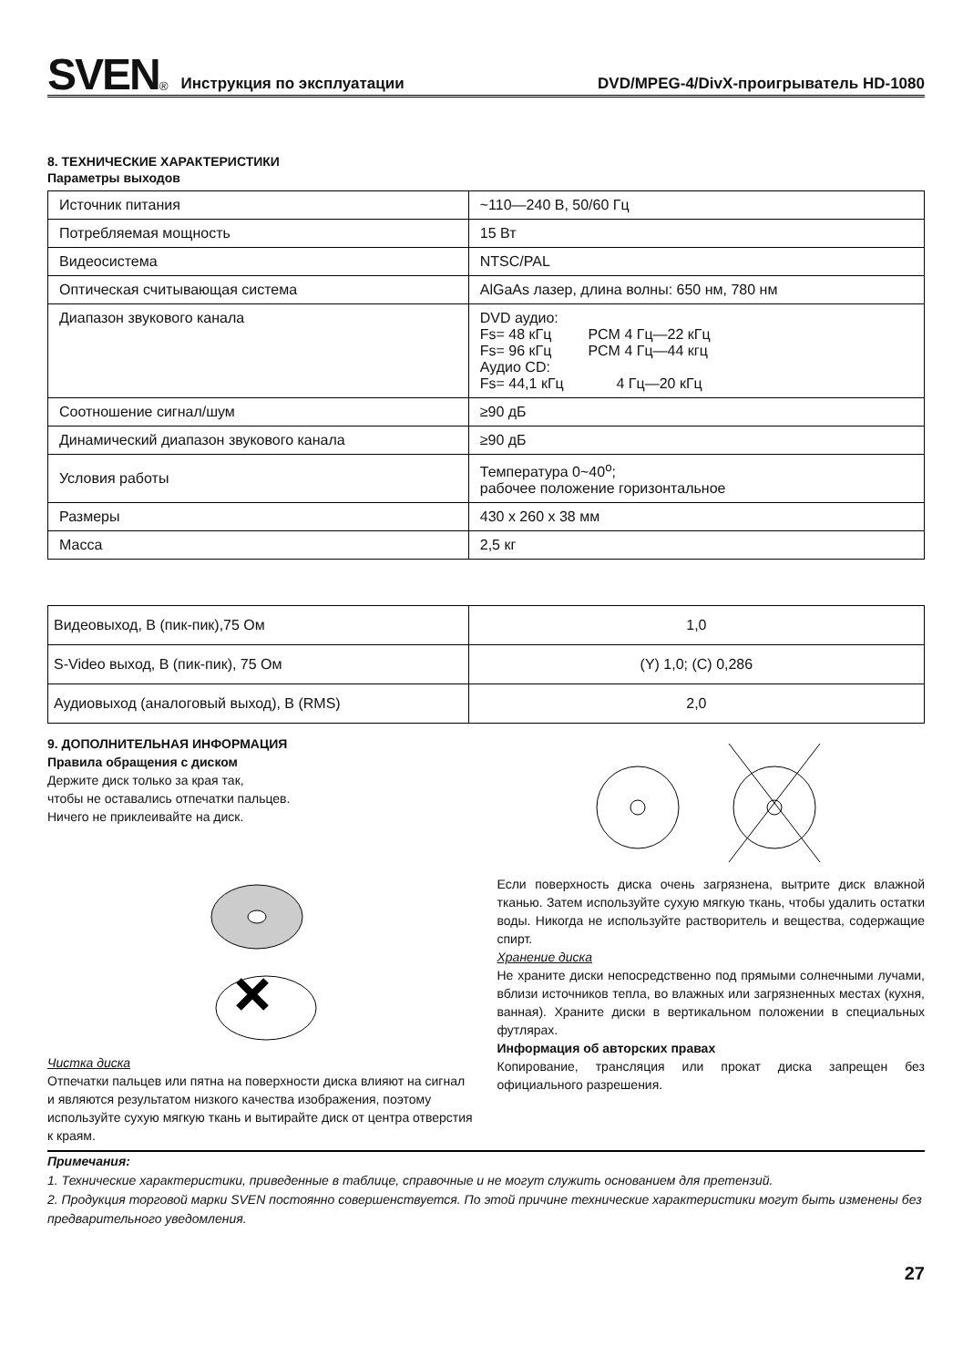SVEN<sup>®</sup>
Инструкция по эксплуатации DVD/MPEG-4/DivX-проигрыватель HD-1080
8. ТЕХНИЧЕСКИЕ ХАРАКТЕРИСТИКИ
Параметры выходов
| Источник питания | ~110—240 В, 50/60 Гц |
| Потребляемая мощность | 15 Вт |
| Видеосистема | NTSC/PAL |
| Оптическая считывающая система | AlGaAs лазер, длина волны: 650 нм, 780 нм |
| Диапазон звукового канала | DVD аудио: Fs= 48 кГц PCM 4 Гц—22 кГц Fs= 96 кГц PCM 4 Гц—44 кгц Аудио CD: Fs= 44,1 кГц 4 Гц—20 кГц |
| Соотношение сигнал/шум | ≥90 дБ |
| Динамический диапазон звукового канала | ≥90 дБ |
| Условия работы | Температура 0~40<sup>о</sup>; рабочее положение горизонтальное |
| Размеры | 430 x 260 x 38 мм |
| Масса | 2,5 кг |
| Видеовыход, В (пик-пик),75 Ом | 1,0 |
| S-Video выход, В (пик-пик), 75 Ом | (Y) 1,0; (C) 0,286 |
| Аудиовыход (аналоговый выход), В (RMS) | 2,0 |
9. ДОПОЛНИТЕЛЬНАЯ ИНФОРМАЦИЯ
Правила обращения с диском
Держите диск только за края так,
чтобы не оставались отпечатки пальцев.
Ничего не приклеивайте на диск. Чистка диска
Отпечатки пальцев или пятна на поверхности диска влияют на сигнал и являются результатом низкого качества изображения, поэтому используйте сухую мягкую ткань и вытирайте диск от центра отверстия к краям.
Если поверхность диска очень загрязнена, вытрите диск влажной тканью. Затем используйте сухую мягкую ткань, чтобы удалить остатки воды. Никогда не используйте растворитель и вещества, содержащие спирт.
Хранение диска
Не храните диски непосредственно под прямыми солнечными лучами, вблизи источников тепла, во влажных или загрязненных местах (кухня, ванная). Храните диски в вертикальном положении в специальных футлярах.
Информация об авторских правах
Копирование, трансляция или прокат диска запрещен без официального разрешения.
Примечания:
1. Технические характеристики, приведенные в таблице, справочные и не могут служить основанием для претензий.
2. Продукция торговой марки SVEN постоянно совершенствуется. По этой причине технические характеристики могут быть изменены без предварительного уведомления.
27